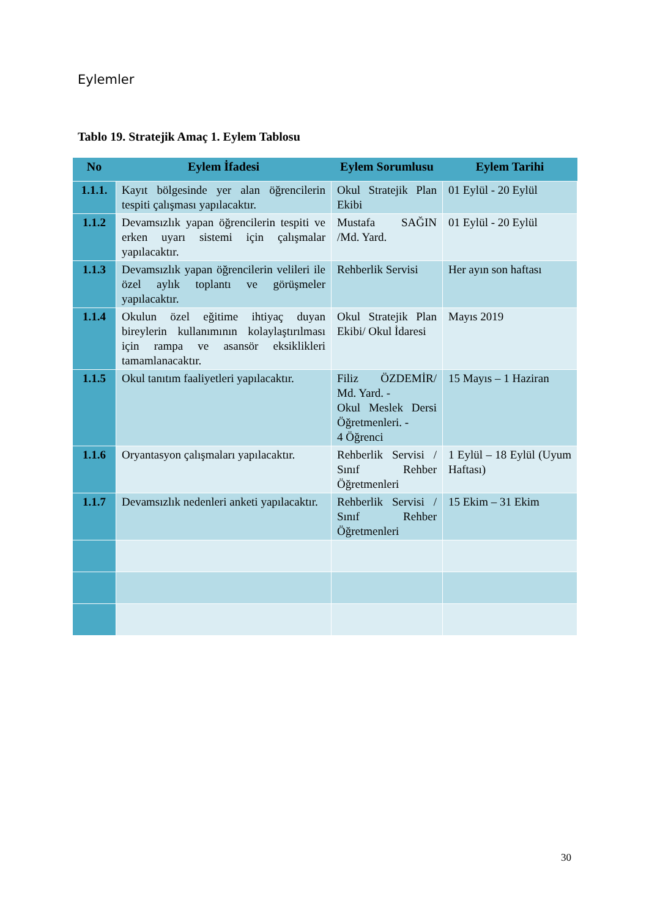Eylemler
Tablo 19. Stratejik Amaç 1. Eylem Tablosu
| No | Eylem İfadesi | Eylem Sorumlusu | Eylem Tarihi |
| --- | --- | --- | --- |
| 1.1.1. | Kayıt bölgesinde yer alan öğrencilerin tespiti çalışması yapılacaktır. | Okul Stratejik Plan Ekibi | 01 Eylül - 20 Eylül |
| 1.1.2 | Devamsızlık yapan öğrencilerin tespiti ve erken uyarı sistemi için çalışmalar yapılacaktır. | Mustafa SAĞIN /Md. Yard. | 01 Eylül - 20 Eylül |
| 1.1.3 | Devamsızlık yapan öğrencilerin velileri ile özel aylık toplantı ve görüşmeler yapılacaktır. | Rehberlik Servisi | Her ayın son haftası |
| 1.1.4 | Okulun özel eğitime ihtiyaç duyan bireylerin kullanımının kolaylaştırılması için rampa ve asansör eksiklikleri tamamlanacaktır. | Okul Stratejik Plan Ekibi/ Okul İdaresi | Mayıs 2019 |
| 1.1.5 | Okul tanıtım faaliyetleri yapılacaktır. | Filiz ÖZDEMİR/ Md. Yard. - Okul Meslek Dersi Öğretmenleri. - 4 Öğrenci | 15 Mayıs – 1 Haziran |
| 1.1.6 | Oryantasyon çalışmaları yapılacaktır. | Rehberlik Servisi / Sınıf Rehber Öğretmenleri | 1 Eylül – 18 Eylül (Uyum Haftası) |
| 1.1.7 | Devamsızlık nedenleri anketi yapılacaktır. | Rehberlik Servisi / Sınıf Rehber Öğretmenleri | 15 Ekim – 31 Ekim |
30